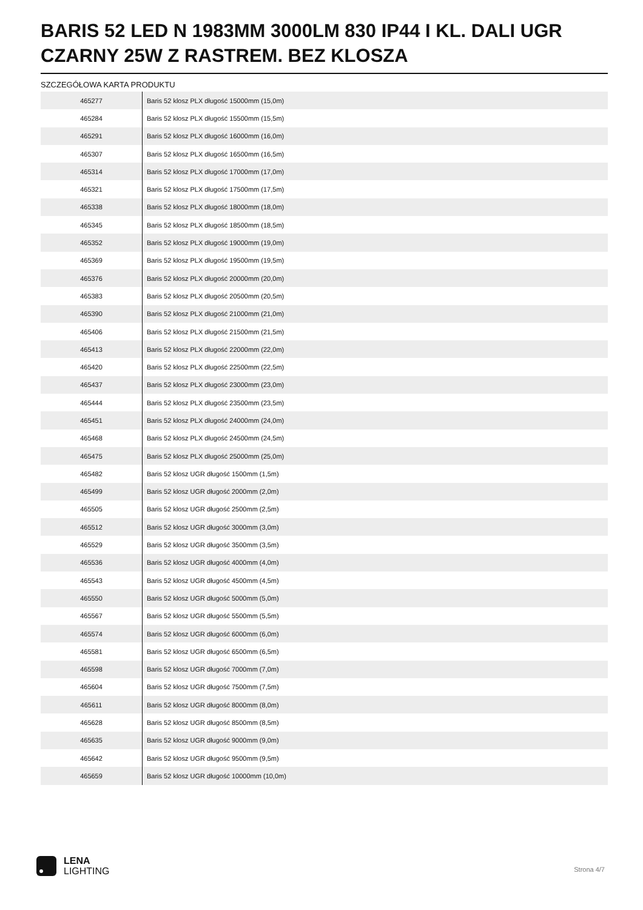BARIS 52 LED N 1983MM 3000LM 830 IP44 I KL. DALI UGR CZARNY 25W Z RASTREM. BEZ KLOSZA
SZCZEGÓŁOWA KARTA PRODUKTU
| 465277 | Baris 52 klosz PLX długość 15000mm (15,0m) |
| 465284 | Baris 52 klosz PLX długość 15500mm (15,5m) |
| 465291 | Baris 52 klosz PLX długość 16000mm (16,0m) |
| 465307 | Baris 52 klosz PLX długość 16500mm (16,5m) |
| 465314 | Baris 52 klosz PLX długość 17000mm (17,0m) |
| 465321 | Baris 52 klosz PLX długość 17500mm (17,5m) |
| 465338 | Baris 52 klosz PLX długość 18000mm (18,0m) |
| 465345 | Baris 52 klosz PLX długość 18500mm (18,5m) |
| 465352 | Baris 52 klosz PLX długość 19000mm (19,0m) |
| 465369 | Baris 52 klosz PLX długość 19500mm (19,5m) |
| 465376 | Baris 52 klosz PLX długość 20000mm (20,0m) |
| 465383 | Baris 52 klosz PLX długość 20500mm (20,5m) |
| 465390 | Baris 52 klosz PLX długość 21000mm (21,0m) |
| 465406 | Baris 52 klosz PLX długość 21500mm (21,5m) |
| 465413 | Baris 52 klosz PLX długość 22000mm (22,0m) |
| 465420 | Baris 52 klosz PLX długość 22500mm (22,5m) |
| 465437 | Baris 52 klosz PLX długość 23000mm (23,0m) |
| 465444 | Baris 52 klosz PLX długość 23500mm (23,5m) |
| 465451 | Baris 52 klosz PLX długość 24000mm (24,0m) |
| 465468 | Baris 52 klosz PLX długość 24500mm (24,5m) |
| 465475 | Baris 52 klosz PLX długość 25000mm (25,0m) |
| 465482 | Baris 52 klosz UGR długość 1500mm (1,5m) |
| 465499 | Baris 52 klosz UGR długość 2000mm (2,0m) |
| 465505 | Baris 52 klosz UGR długość 2500mm (2,5m) |
| 465512 | Baris 52 klosz UGR długość 3000mm (3,0m) |
| 465529 | Baris 52 klosz UGR długość 3500mm (3,5m) |
| 465536 | Baris 52 klosz UGR długość 4000mm (4,0m) |
| 465543 | Baris 52 klosz UGR długość 4500mm (4,5m) |
| 465550 | Baris 52 klosz UGR długość 5000mm (5,0m) |
| 465567 | Baris 52 klosz UGR długość 5500mm (5,5m) |
| 465574 | Baris 52 klosz UGR długość 6000mm (6,0m) |
| 465581 | Baris 52 klosz UGR długość 6500mm (6,5m) |
| 465598 | Baris 52 klosz UGR długość 7000mm (7,0m) |
| 465604 | Baris 52 klosz UGR długość 7500mm (7,5m) |
| 465611 | Baris 52 klosz UGR długość 8000mm (8,0m) |
| 465628 | Baris 52 klosz UGR długość 8500mm (8,5m) |
| 465635 | Baris 52 klosz UGR długość 9000mm (9,0m) |
| 465642 | Baris 52 klosz UGR długość 9500mm (9,5m) |
| 465659 | Baris 52 klosz UGR długość 10000mm (10,0m) |
LENA
LIGHTING
Strona 4/7